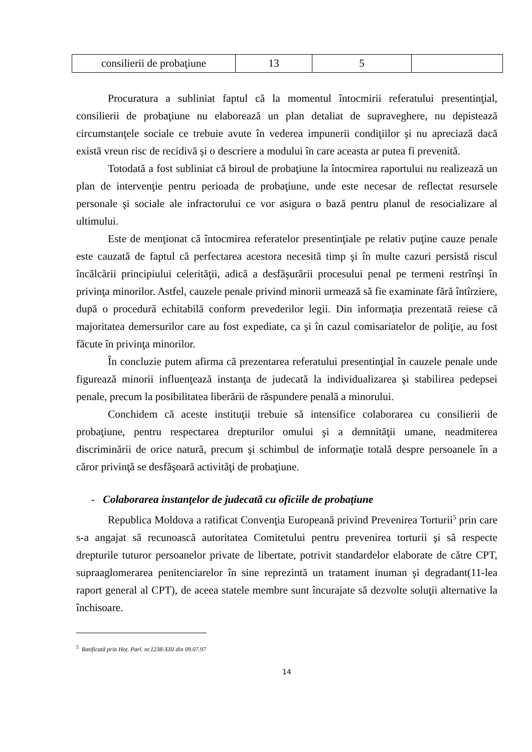| consilierii de probaţiune | 13 | 5 | |
Procuratura a subliniat faptul că la momentul întocmirii referatului presentinţial, consilierii de probaţiune nu elaborează un plan detaliat de supraveghere, nu depistează circumstanţele sociale ce trebuie avute în vederea impunerii condiţiilor şi nu apreciază dacă există vreun risc de recidivă şi o descriere a modului în care aceasta ar putea fi prevenită.
Totodată a fost subliniat că biroul de probaţiune la întocmirea raportului nu realizează un plan de intervenţie pentru perioada de probaţiune, unde este necesar de reflectat resursele personale şi sociale ale infractorului ce vor asigura o bază pentru planul de resocializare al ultimului.
Este de menţionat că întocmirea referatelor presentinţiale pe relativ puţine cauze penale este cauzată de faptul că perfectarea acestora necesită timp şi în multe cazuri persistă riscul încălcării principiului celerităţii, adică a desfăşurării procesului penal pe termeni restrînşi în privinţa minorilor. Astfel, cauzele penale privind minorii urmează să fie examinate fără întîrziere, după o procedură echitabilă conform prevederilor legii. Din informaţia prezentată reiese că majoritatea demersurilor care au fost expediate, ca şi în cazul comisariatelor de poliţie, au fost făcute în privinţa minorilor.
În concluzie putem afirma că prezentarea referatului presentinţial în cauzele penale unde figurează minorii influenţează instanţa de judecată la individualizarea şi stabilirea pedepsei penale, precum la posibilitatea liberării de răspundere penală a minorului.
Conchidem că aceste instituţii trebuie să intensifice colaborarea cu consilierii de probaţiune, pentru respectarea drepturilor omului şi a demnităţii umane, neadmiterea discriminării de orice natură, precum şi schimbul de informaţie totală despre persoanele în a căror privinţă se desfăşoară activităţi de probaţiune.
- Colaborarea instanţelor de judecată cu oficiile de probaţiune
Republica Moldova a ratificat Convenţia Europeană privind Prevenirea Torturii<sup>5</sup> prin care s-a angajat să recunoască autoritatea Comitetului pentru prevenirea torturii şi să respecte drepturile tuturor persoanelor private de libertate, potrivit standardelor elaborate de către CPT, supraaglomerarea penitenciarelor în sine reprezintă un tratament inuman şi degradant(11-lea raport general al CPT), de aceea statele membre sunt încurajate să dezvolte soluţii alternative la închisoare.
<sup>5</sup> Ratificată prin Hot. Parl. nr.1238-XIII din 09.07.97
14